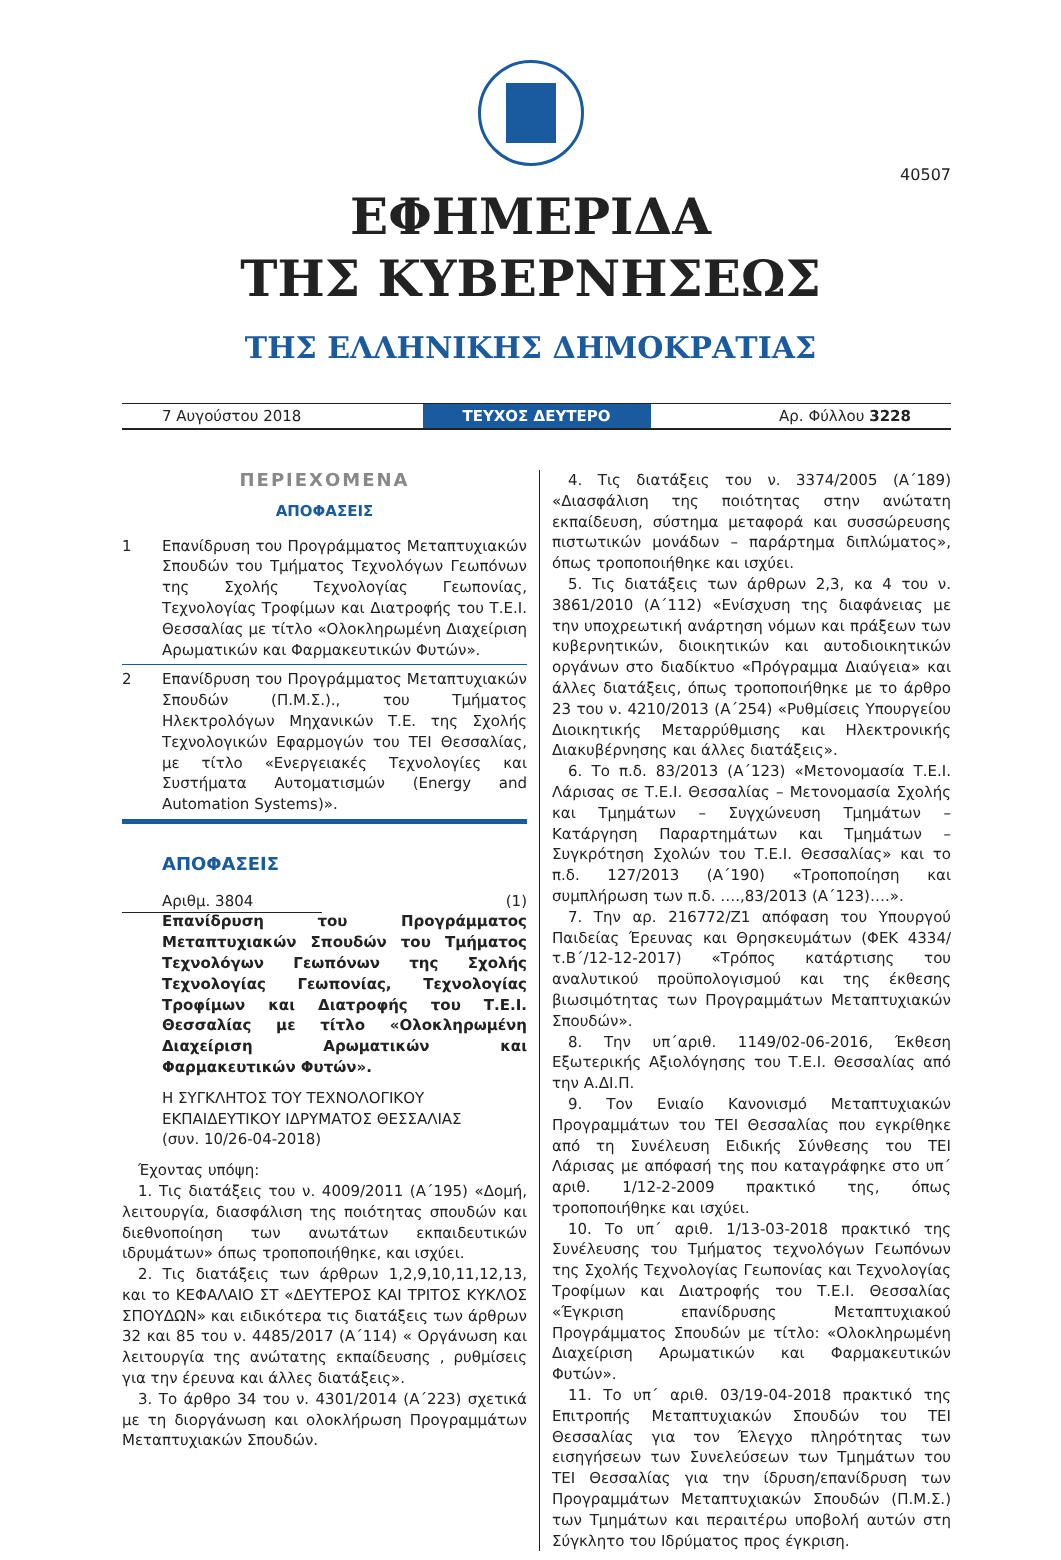40507
ΕΦΗΜΕΡΙΔΑ
ΤΗΣ ΚΥΒΕΡΝΗΣΕΩΣ
ΤΗΣ ΕΛΛΗΝΙΚΗΣ ΔΗΜΟΚΡΑΤΙΑΣ
7 Αυγούστου 2018
ΤΕΥΧΟΣ ΔΕΥΤΕΡΟ
Αρ. Φύλλου 3228
ΠΕΡΙΕΧΟΜΕΝΑ
ΑΠΟΦΑΣΕΙΣ
1 Επανίδρυση του Προγράμματος Μεταπτυχιακών Σπουδών του Τμήματος Τεχνολόγων Γεωπόνων της Σχολής Τεχνολογίας Γεωπονίας, Τεχνολογίας Τροφίμων και Διατροφής του Τ.Ε.Ι. Θεσσαλίας με τίτλο «Ολοκληρωμένη Διαχείριση Αρωματικών και Φαρμακευτικών Φυτών».
2 Επανίδρυση του Προγράμματος Μεταπτυχιακών Σπουδών (Π.Μ.Σ.)., του Τμήματος Ηλεκτρολόγων Μηχανικών Τ.Ε. της Σχολής Τεχνολογικών Εφαρμογών του ΤΕΙ Θεσσαλίας, με τίτλο «Ενεργειακές Τεχνολογίες και Συστήματα Αυτοματισμών (Energy and Automation Systems)».
ΑΠΟΦΑΣΕΙΣ
Αριθμ. 3804
(1)
Επανίδρυση του Προγράμματος Μεταπτυχιακών Σπουδών του Τμήματος Τεχνολόγων Γεωπόνων της Σχολής Τεχνολογίας Γεωπονίας, Τεχνολογίας Τροφίμων και Διατροφής του Τ.Ε.Ι. Θεσσαλίας με τίτλο «Ολοκληρωμένη Διαχείριση Αρωματικών και Φαρμακευτικών Φυτών».
Η ΣΥΓΚΛΗΤΟΣ ΤΟΥ ΤΕΧΝΟΛΟΓΙΚΟΥ ΕΚΠΑΙΔΕΥΤΙΚΟΥ ΙΔΡΥΜΑΤΟΣ ΘΕΣΣΑΛΙΑΣ
(συν. 10/26-04-2018)
Έχοντας υπόψη:
1. Τις διατάξεις του ν. 4009/2011 (Α΄195) «Δομή, λειτουργία, διασφάλιση της ποιότητας σπουδών και διεθνοποίηση των ανωτάτων εκπαιδευτικών ιδρυμάτων» όπως τροποποιήθηκε, και ισχύει.
2. Τις διατάξεις των άρθρων 1,2,9,10,11,12,13, και το ΚΕΦΑΛΑΙΟ ΣΤ «ΔΕΥΤΕΡΟΣ ΚΑΙ ΤΡΙΤΟΣ ΚΥΚΛΟΣ ΣΠΟΥΔΩΝ» και ειδικότερα τις διατάξεις των άρθρων 32 και 85 του ν. 4485/2017 (Α΄114) « Οργάνωση και λειτουργία της ανώτατης εκπαίδευσης , ρυθμίσεις για την έρευνα και άλλες διατάξεις».
3. Το άρθρο 34 του ν. 4301/2014 (Α΄223) σχετικά με τη διοργάνωση και ολοκλήρωση Προγραμμάτων Μεταπτυχιακών Σπουδών.
4. Τις διατάξεις του ν. 3374/2005 (Α΄189) «Διασφάλιση της ποιότητας στην ανώτατη εκπαίδευση, σύστημα μεταφορά και συσσώρευσης πιστωτικών μονάδων – παράρτημα διπλώματος», όπως τροποποιήθηκε και ισχύει.
5. Τις διατάξεις των άρθρων 2,3, κα 4 του ν. 3861/2010 (Α΄112) «Ενίσχυση της διαφάνειας με την υποχρεωτική ανάρτηση νόμων και πράξεων των κυβερνητικών, διοικητικών και αυτοδιοικητικών οργάνων στο διαδίκτυο «Πρόγραμμα Διαύγεια» και άλλες διατάξεις, όπως τροποποιήθηκε με το άρθρο 23 του ν. 4210/2013 (Α΄254) «Ρυθμίσεις Υπουργείου Διοικητικής Μεταρρύθμισης και Ηλεκτρονικής Διακυβέρνησης και άλλες διατάξεις».
6. Το π.δ. 83/2013 (Α΄123) «Μετονομασία Τ.Ε.Ι. Λάρισας σε Τ.Ε.Ι. Θεσσαλίας – Μετονομασία Σχολής και Τμημάτων – Συγχώνευση Τμημάτων – Κατάργηση Παραρτημάτων και Τμημάτων – Συγκρότηση Σχολών του Τ.Ε.Ι. Θεσσαλίας» και το π.δ. 127/2013 (Α΄190) «Τροποποίηση και συμπλήρωση των π.δ. ….,83/2013 (Α΄123)….».
7. Την αρ. 216772/Ζ1 απόφαση του Υπουργού Παιδείας Έρευνας και Θρησκευμάτων (ΦΕΚ 4334/τ.Β΄/12-12-2017) «Τρόπος κατάρτισης του αναλυτικού προϋπολογισμού και της έκθεσης βιωσιμότητας των Προγραμμάτων Μεταπτυχιακών Σπουδών».
8. Την υπ΄αριθ. 1149/02-06-2016, Έκθεση Εξωτερικής Αξιολόγησης του Τ.Ε.Ι. Θεσσαλίας από την Α.ΔΙ.Π.
9. Τον Ενιαίο Κανονισμό Μεταπτυχιακών Προγραμμάτων του ΤΕΙ Θεσσαλίας που εγκρίθηκε από τη Συνέλευση Ειδικής Σύνθεσης του ΤΕΙ Λάρισας με απόφασή της που καταγράφηκε στο υπ΄ αριθ. 1/12-2-2009 πρακτικό της, όπως τροποποιήθηκε και ισχύει.
10. Το υπ΄ αριθ. 1/13-03-2018 πρακτικό της Συνέλευσης του Τμήματος τεχνολόγων Γεωπόνων της Σχολής Τεχνολογίας Γεωπονίας και Τεχνολογίας Τροφίμων και Διατροφής του Τ.Ε.Ι. Θεσσαλίας «Έγκριση επανίδρυσης Μεταπτυχιακού Προγράμματος Σπουδών με τίτλο: «Ολοκληρωμένη Διαχείριση Αρωματικών και Φαρμακευτικών Φυτών».
11. Το υπ΄ αριθ. 03/19-04-2018 πρακτικό της Επιτροπής Μεταπτυχιακών Σπουδών του ΤΕΙ Θεσσαλίας για τον Έλεγχο πληρότητας των εισηγήσεων των Συνελεύσεων των Τμημάτων του ΤΕΙ Θεσσαλίας για την ίδρυση/επανίδρυση των Προγραμμάτων Μεταπτυχιακών Σπουδών (Π.Μ.Σ.) των Τμημάτων και περαιτέρω υποβολή αυτών στη Σύγκλητο του Ιδρύματος προς έγκριση.